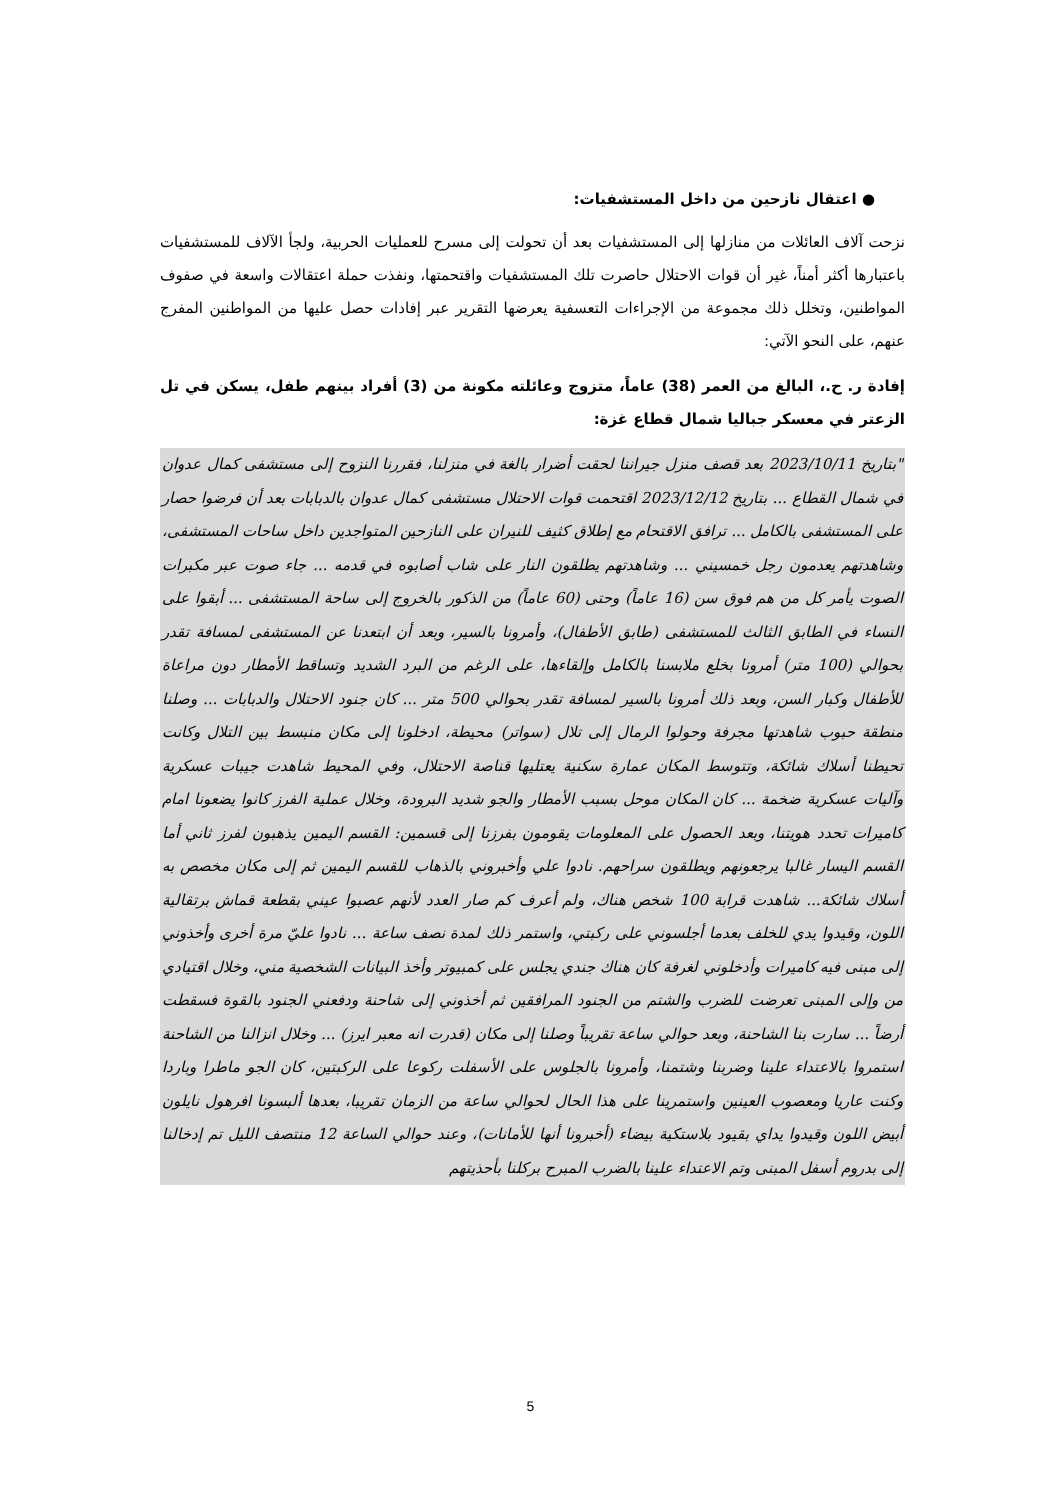● اعتقال نازحين من داخل المستشفيات:
نزحت آلاف العائلات من منازلها إلى المستشفيات بعد أن تحولت إلى مسرح للعمليات الحربية، ولجأ الآلاف للمستشفيات باعتبارها أكثر أمناً، غير أن قوات الاحتلال حاصرت تلك المستشفيات واقتحمتها، ونفذت حملة اعتقالات واسعة في صفوف المواطنين، وتخلل ذلك مجموعة من الإجراءات التعسفية يعرضها التقرير عبر إفادات حصل عليها من المواطنين المفرج عنهم، على النحو الآتي:
إفادة ر. ح.، البالغ من العمر (38) عاماً، متزوج وعائلته مكونة من (3) أفراد بينهم طفل، يسكن في تل الزعتر في معسكر جباليا شمال قطاع غزة:
"بتاريخ 2023/10/11 بعد قصف منزل جيراننا لحقت أضرار بالغة في منزلنا، فقررنا النزوح إلى مستشفى كمال عدوان في شمال القطاع ... بتاريخ 2023/12/12 اقتحمت قوات الاحتلال مستشفى كمال عدوان بالدبابات بعد أن فرضوا حصار على المستشفى بالكامل ... ترافق الاقتحام مع إطلاق كثيف للنيران على النازحين المتواجدين داخل ساحات المستشفى، وشاهدتهم يعدمون رجل خمسيني ... وشاهدتهم يطلقون النار على شاب أصابوه في قدمه ... جاء صوت عبر مكبرات الصوت يأمر كل من هم فوق سن (16 عاماً) وحتى (60 عاماً) من الذكور بالخروج إلى ساحة المستشفى ... أبقوا على النساء في الطابق الثالث للمستشفى (طابق الأطفال)، وأمرونا بالسير، وبعد أن ابتعدنا عن المستشفى لمسافة تقدر بحوالي (100 متر) أمرونا بخلع ملابسنا بالكامل وإلقاءها، على الرغم من البرد الشديد وتساقط الأمطار دون مراعاة للأطفال وكبار السن، وبعد ذلك أمرونا بالسير لمسافة تقدر بحوالي 500 متر ... كان جنود الاحتلال والدبابات ... وصلنا منطقة حبوب شاهدتها مجرفة وحولوا الرمال إلى تلال (سواتر) محيطة، ادخلونا إلى مكان منبسط بين التلال وكانت تحيطنا أسلاك شائكة، وتتوسط المكان عمارة سكنية يعتليها قناصة الاحتلال، وفي المحيط شاهدت جيبات عسكرية وآليات عسكرية ضخمة ... كان المكان موحل بسبب الأمطار والجو شديد البرودة، وخلال عملية الفرز كانوا يضعونا امام كاميرات تحدد هويتنا، وبعد الحصول على المعلومات يقومون بفرزنا إلى قسمين: القسم اليمين يذهبون لفرز ثاني أما القسم اليسار غالبا يرجعونهم ويطلقون سراحهم. نادوا علي وأخبروني بالذهاب للقسم اليمين ثم إلى مكان مخصص به أسلاك شائكة... شاهدت قرابة 100 شخص هناك، ولم أعرف كم صار العدد لأنهم عصبوا عيني بقطعة قماش برتقالية اللون، وقيدوا يدي للخلف بعدما أجلسوني على ركبتي، واستمر ذلك لمدة نصف ساعة ... نادوا عليّ مرة أخرى وأخذوني إلى مبنى فيه كاميرات وأدخلوني لغرفة كان هناك جندي يجلس على كمبيوتر وأخذ البيانات الشخصية مني، وخلال اقتيادي من وإلى المبنى تعرضت للضرب والشتم من الجنود المرافقين ثم أخذوني إلى شاحنة ودفعني الجنود بالقوة فسقطت أرضاً ... سارت بنا الشاحنة، وبعد حوالي ساعة تقريباً وصلنا إلى مكان (قدرت انه معبر ايرز) ... وخلال انزالنا من الشاحنة استمروا بالاعتداء علينا وضربنا وشتمنا، وأمرونا بالجلوس على الأسفلت ركوعا على الركبتين، كان الجو ماطرا وباردا وكنت عاريا ومعصوب العينين واستمرينا على هذا الحال لحوالي ساعة من الزمان تقريبا، بعدها ألبسونا افرهول نايلون أبيض اللون وقيدوا يداي بقيود بلاستكية بيضاء (أخبرونا أنها للأمانات)، وعند حوالي الساعة 12 منتصف الليل تم إدخالنا إلى بدروم أسفل المبنى وتم الاعتداء علينا بالضرب المبرح بركلنا بأحذيتهم
5